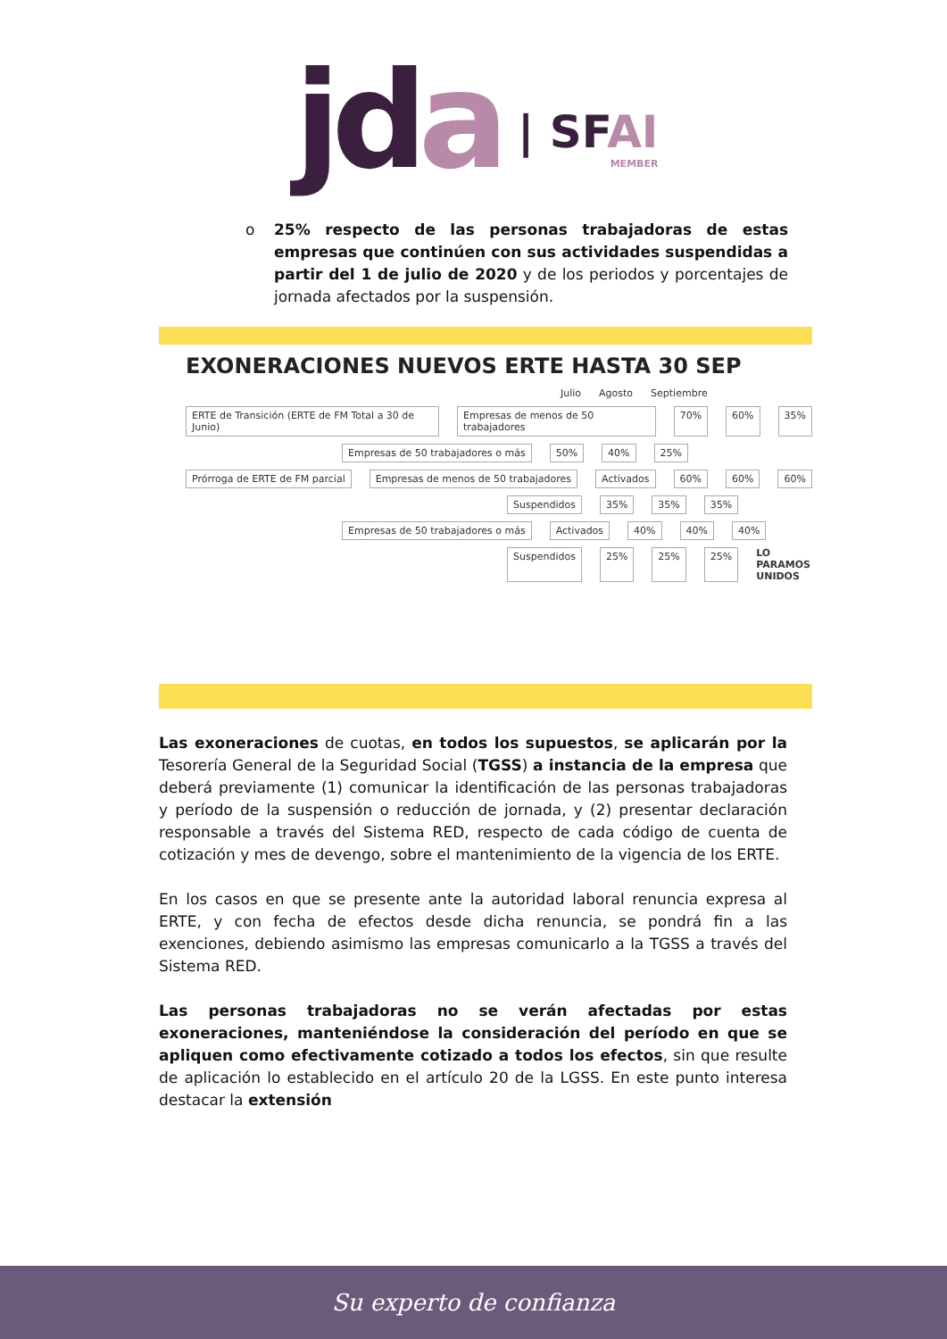jda
| SFAI
MEMBER
o 25% respecto de las personas trabajadoras de estas empresas que continúen con sus actividades suspendidas a partir del 1 de julio de 2020 y de los periodos y porcentajes de jornada afectados por la suspensión.
EXONERACIONES NUEVOS ERTE HASTA 30 SEP
Julio Agosto Septiembre
ERTE de Transición (ERTE de FM Total a 30 de Junio) Empresas de menos de 50 trabajadores 70% 60% 35%
Empresas de 50 trabajadores o más 50% 40% 25%
Prórroga de ERTE de FM parcial Empresas de menos de 50 trabajadores Activados 60% 60% 60%
Suspendidos 35% 35% 35%
Empresas de 50 trabajadores o más Activados 40% 40% 40%
Suspendidos 25% 25% 25% LO PARAMOS UNIDOS
Las exoneraciones de cuotas, en todos los supuestos, se aplicarán por la Tesorería General de la Seguridad Social (TGSS) a instancia de la empresa que deberá previamente (1) comunicar la identificación de las personas trabajadoras y período de la suspensión o reducción de jornada, y (2) presentar declaración responsable a través del Sistema RED, respecto de cada código de cuenta de cotización y mes de devengo, sobre el mantenimiento de la vigencia de los ERTE.
En los casos en que se presente ante la autoridad laboral renuncia expresa al ERTE, y con fecha de efectos desde dicha renuncia, se pondrá fin a las exenciones, debiendo asimismo las empresas comunicarlo a la TGSS a través del Sistema RED.
Las personas trabajadoras no se verán afectadas por estas exoneraciones, manteniéndose la consideración del período en que se apliquen como efectivamente cotizado a todos los efectos, sin que resulte de aplicación lo establecido en el artículo 20 de la LGSS. En este punto interesa destacar la extensión
Su experto de confianza